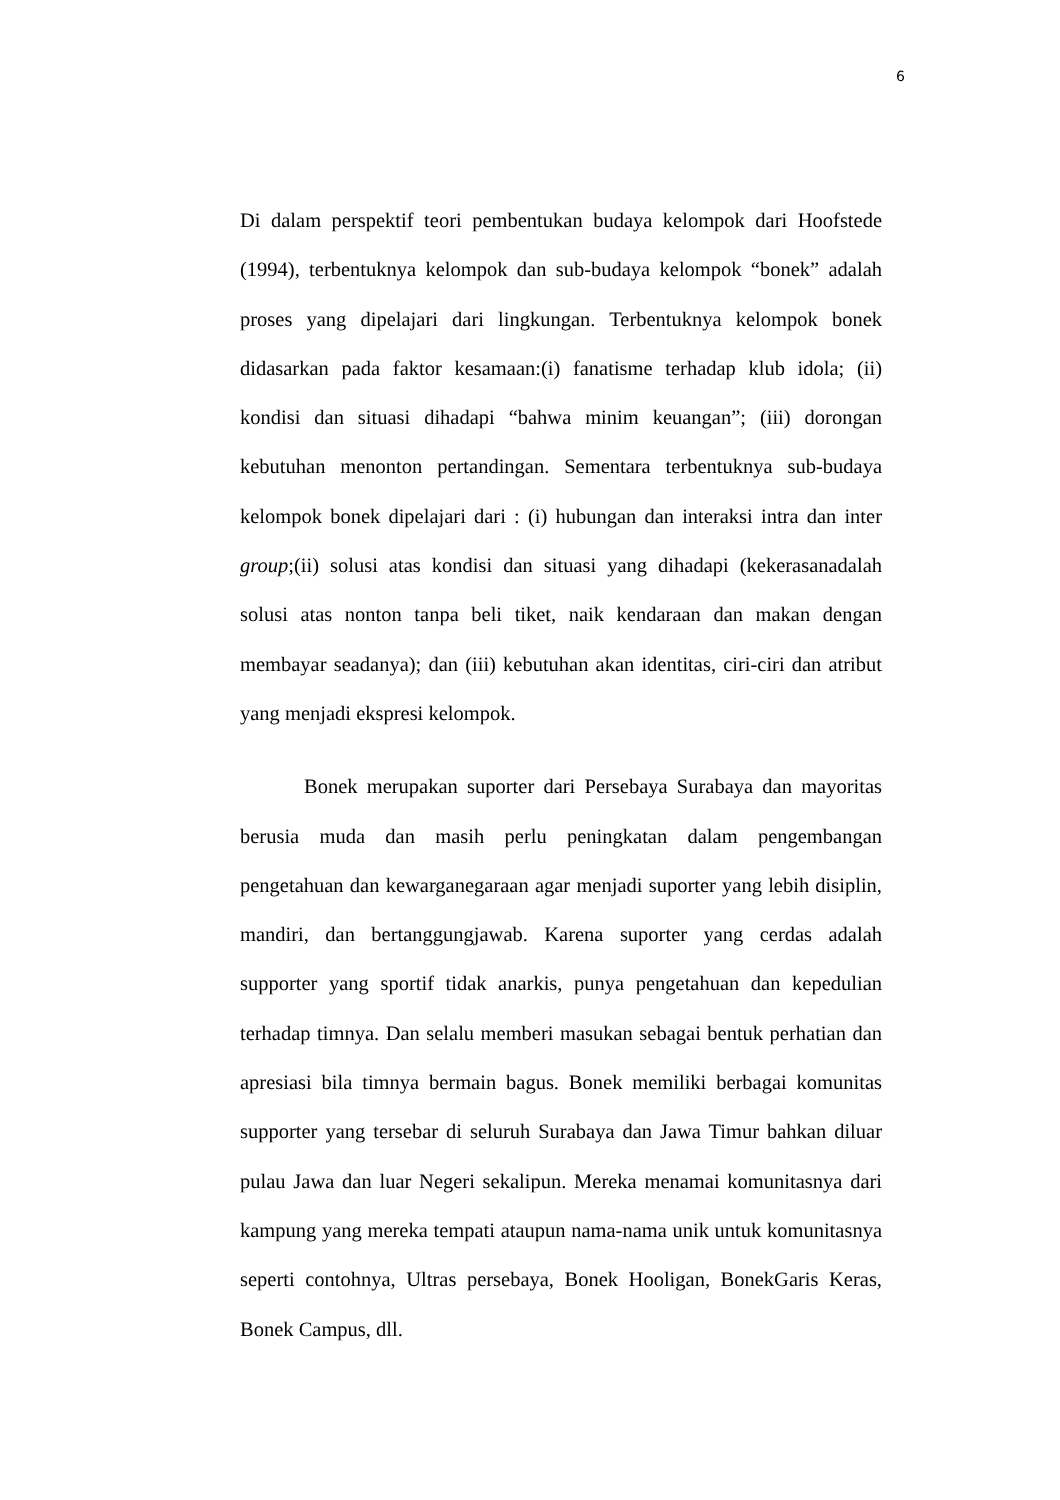6
Di dalam perspektif teori pembentukan budaya kelompok dari Hoofstede (1994), terbentuknya kelompok dan sub-budaya kelompok “bonek” adalah proses yang dipelajari dari lingkungan. Terbentuknya kelompok bonek didasarkan pada faktor kesamaan:(i) fanatisme terhadap klub idola; (ii) kondisi dan situasi dihadapi “bahwa minim keuangan”; (iii) dorongan kebutuhan menonton pertandingan. Sementara terbentuknya sub-budaya kelompok bonek dipelajari dari : (i) hubungan dan interaksi intra dan inter group;(ii) solusi atas kondisi dan situasi yang dihadapi (kekerasanadalah solusi atas nonton tanpa beli tiket, naik kendaraan dan makan dengan membayar seadanya); dan (iii) kebutuhan akan identitas, ciri-ciri dan atribut yang menjadi ekspresi kelompok.
Bonek merupakan suporter dari Persebaya Surabaya dan mayoritas berusia muda dan masih perlu peningkatan dalam pengembangan pengetahuan dan kewarganegaraan agar menjadi suporter yang lebih disiplin, mandiri, dan bertanggungjawab. Karena suporter yang cerdas adalah supporter yang sportif tidak anarkis, punya pengetahuan dan kepedulian terhadap timnya. Dan selalu memberi masukan sebagai bentuk perhatian dan apresiasi bila timnya bermain bagus. Bonek memiliki berbagai komunitas supporter yang tersebar di seluruh Surabaya dan Jawa Timur bahkan diluar pulau Jawa dan luar Negeri sekalipun. Mereka menamai komunitasnya dari kampung yang mereka tempati ataupun nama-nama unik untuk komunitasnya seperti contohnya, Ultras persebaya, Bonek Hooligan, BonekGaris Keras, Bonek Campus, dll.